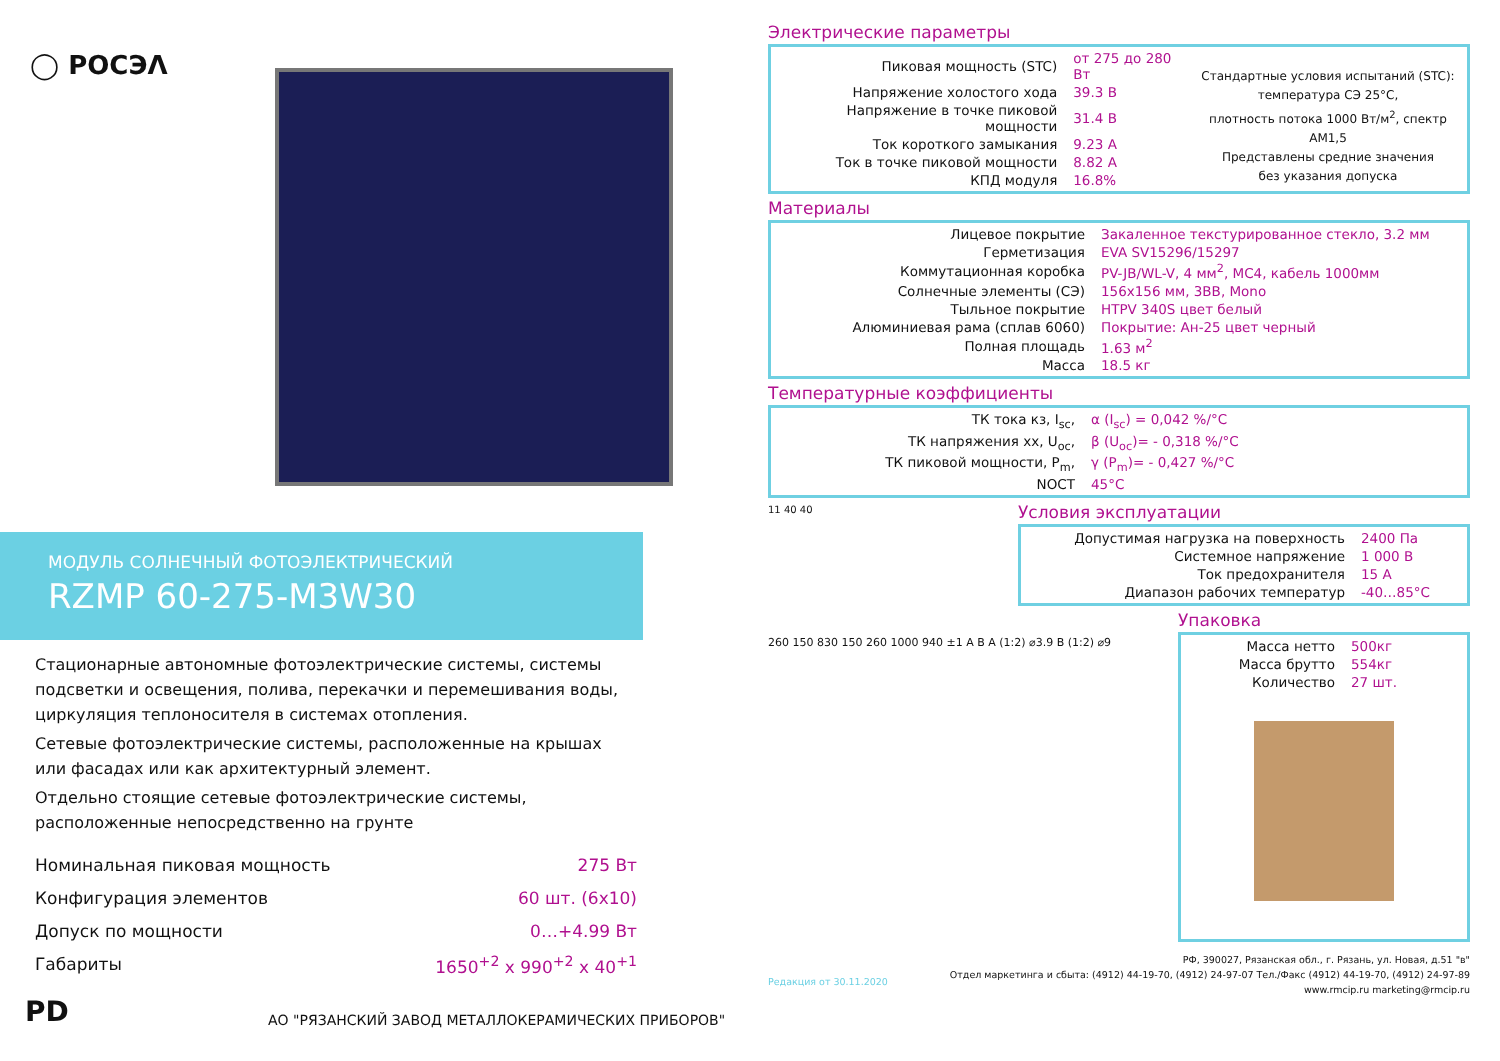◯ РОСЭΛ
МОДУЛЬ СОЛНЕЧНЫЙ ФОТОЭЛЕКТРИЧЕСКИЙ
RZMP 60-275-M3W30
Стационарные автономные фотоэлектрические системы, системы подсветки и освещения, полива, перекачки и перемешивания воды, циркуляция теплоносителя в системах отопления.
Сетевые фотоэлектрические системы, расположенные на крышах или фасадах или как архитектурный элемент.
Отдельно стоящие сетевые фотоэлектрические системы, расположенные непосредственно на грунте
| Номинальная пиковая мощность | 275 Вт |
| Конфигурация элементов | 60 шт. (6х10) |
| Допуск по мощности | 0…+4.99 Вт |
| Габариты | 1650<sup>+2</sup> х 990<sup>+2</sup> х 40<sup>+1</sup> |
РD
АО "РЯЗАНСКИЙ ЗАВОД МЕТАЛЛОКЕРАМИЧЕСКИХ ПРИБОРОВ"
Электрические параметры
| Пиковая мощность (STC) | от 275 до 280 Вт |
| Напряжение холостого хода | 39.3 В |
| Напряжение в точке пиковой мощности | 31.4 В |
| Ток короткого замыкания | 9.23 А |
| Ток в точке пиковой мощности | 8.82 А |
| КПД модуля | 16.8% |
Стандартные условия испытаний (STC):
температура СЭ 25°С,
плотность потока 1000 Вт/м<sup>2</sup>, спектр АМ1,5
Представлены средние значения
без указания допуска
Материалы
| Лицевое покрытие | Закаленное текстурированное стекло, 3.2 мм |
| Герметизация | EVA SV15296/15297 |
| Коммутационная коробка | PV-JB/WL-V, 4 мм<sup>2</sup>, MC4, кабель 1000мм |
| Солнечные элементы (СЭ) | 156х156 мм, 3BB, Mono |
| Тыльное покрытие | HTPV 340S цвет белый |
| Алюминиевая рама (сплав 6060) | Покрытие: Ан-25 цвет черный |
| Полная площадь | 1.63 м<sup>2</sup> |
| Масса | 18.5 кг |
Температурные коэффициенты
| ТК тока кз, I<sub>sc</sub>, | α (I<sub>sc</sub>) = 0,042 %/°С |
| ТК напряжения хх, U<sub>oc</sub>, | β (U<sub>oc</sub>)= - 0,318 %/°С |
| ТК пиковой мощности, P<sub>m</sub>, | γ (P<sub>m</sub>)= - 0,427 %/°С |
| NOCT | 45°С |
11 40 40
Условия эксплуатации
| Допустимая нагрузка на поверхность | 2400 Па |
| Системное напряжение | 1 000 В |
| Ток предохранителя | 15 А |
| Диапазон рабочих температур | -40…85°С |
260 150 830 150 260 1000 940 ±1 A B A (1:2) ⌀3.9 B (1:2) ⌀9
Упаковка
| Масса нетто | 500кг |
| Масса брутто | 554кг |
| Количество | 27 шт. |
Редакция от 30.11.2020
РФ, 390027, Рязанская обл., г. Рязань, ул. Новая, д.51 "в"
Отдел маркетинга и сбыта: (4912) 44-19-70, (4912) 24-97-07 Тел./Факс (4912) 44-19-70, (4912) 24-97-89
www.rmcip.ru marketing@rmcip.ru